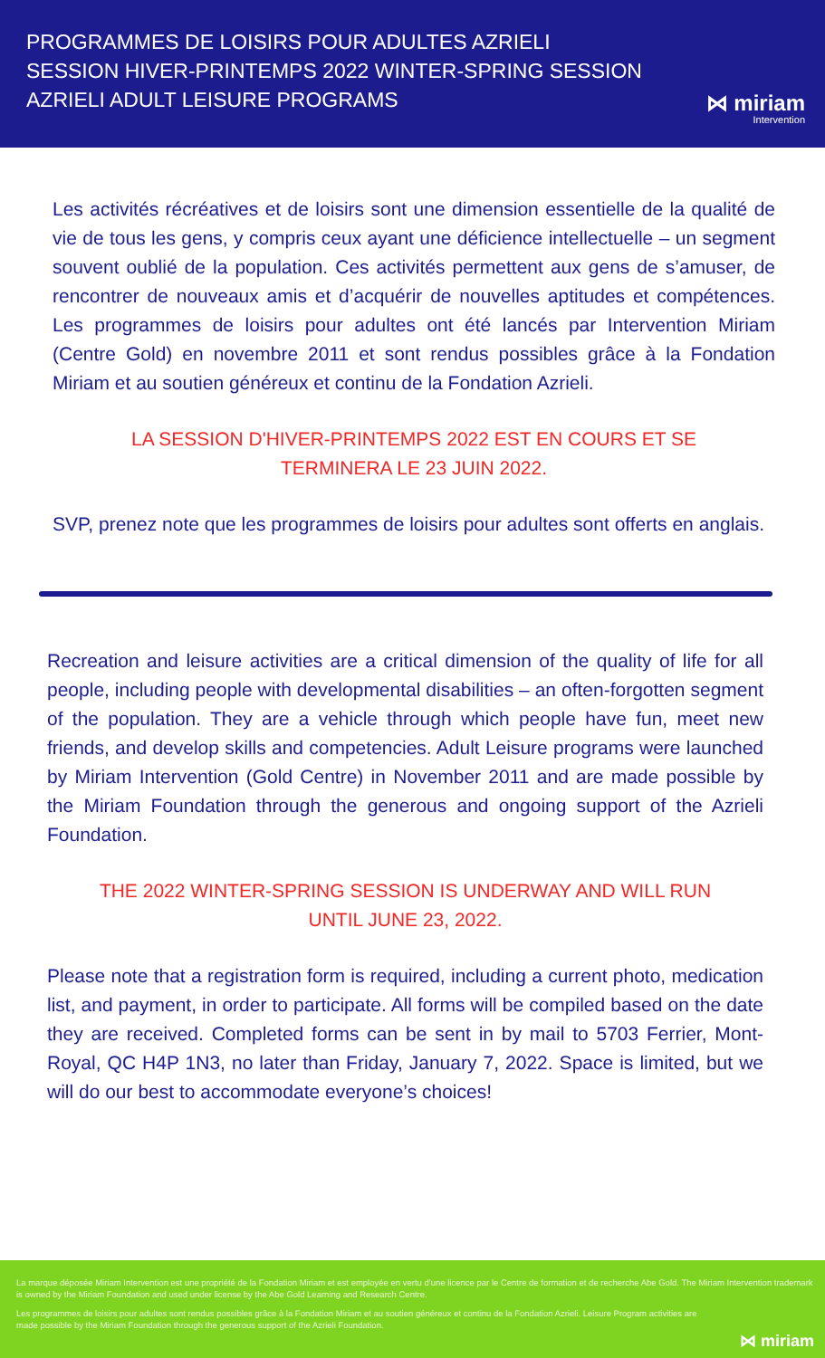PROGRAMMES DE LOISIRS POUR ADULTES AZRIELI
SESSION HIVER-PRINTEMPS 2022 WINTER-SPRING SESSION
AZRIELI ADULT LEISURE PROGRAMS
⋈ miriam
Intervention
Les activités récréatives et de loisirs sont une dimension essentielle de la qualité de vie de tous les gens, y compris ceux ayant une déficience intellectuelle – un segment souvent oublié de la population. Ces activités permettent aux gens de s’amuser, de rencontrer de nouveaux amis et d’acquérir de nouvelles aptitudes et compétences. Les programmes de loisirs pour adultes ont été lancés par Intervention Miriam (Centre Gold) en novembre 2011 et sont rendus possibles grâce à la Fondation Miriam et au soutien généreux et continu de la Fondation Azrieli.
LA SESSION D'HIVER-PRINTEMPS 2022 EST EN COURS ET SE
TERMINERA LE 23 JUIN 2022.
SVP, prenez note que les programmes de loisirs pour adultes sont offerts en anglais.
Recreation and leisure activities are a critical dimension of the quality of life for all people, including people with developmental disabilities – an often-forgotten segment of the population. They are a vehicle through which people have fun, meet new friends, and develop skills and competencies. Adult Leisure programs were launched by Miriam Intervention (Gold Centre) in November 2011 and are made possible by the Miriam Foundation through the generous and ongoing support of the Azrieli Foundation.
THE 2022 WINTER-SPRING SESSION IS UNDERWAY AND WILL RUN
UNTIL JUNE 23, 2022.
Please note that a registration form is required, including a current photo, medication list, and payment, in order to participate. All forms will be compiled based on the date they are received. Completed forms can be sent in by mail to 5703 Ferrier, Mont-Royal, QC H4P 1N3, no later than Friday, January 7, 2022. Space is limited, but we will do our best to accommodate everyone’s choices!
La marque déposée Miriam Intervention est une propriété de la Fondation Miriam et est employée en vertu d’une licence par le Centre de formation et de recherche Abe Gold. The Miriam Intervention trademark is owned by the Miriam Foundation and used under license by the Abe Gold Learning and Research Centre.
Les programmes de loisirs pour adultes sont rendus possibles grâce à la Fondation Miriam et au soutien généreux et continu de la Fondation Azrieli. Leisure Program activities are made possible by the Miriam Foundation through the generous support of the Azrieli Foundation.
⋈ miriam